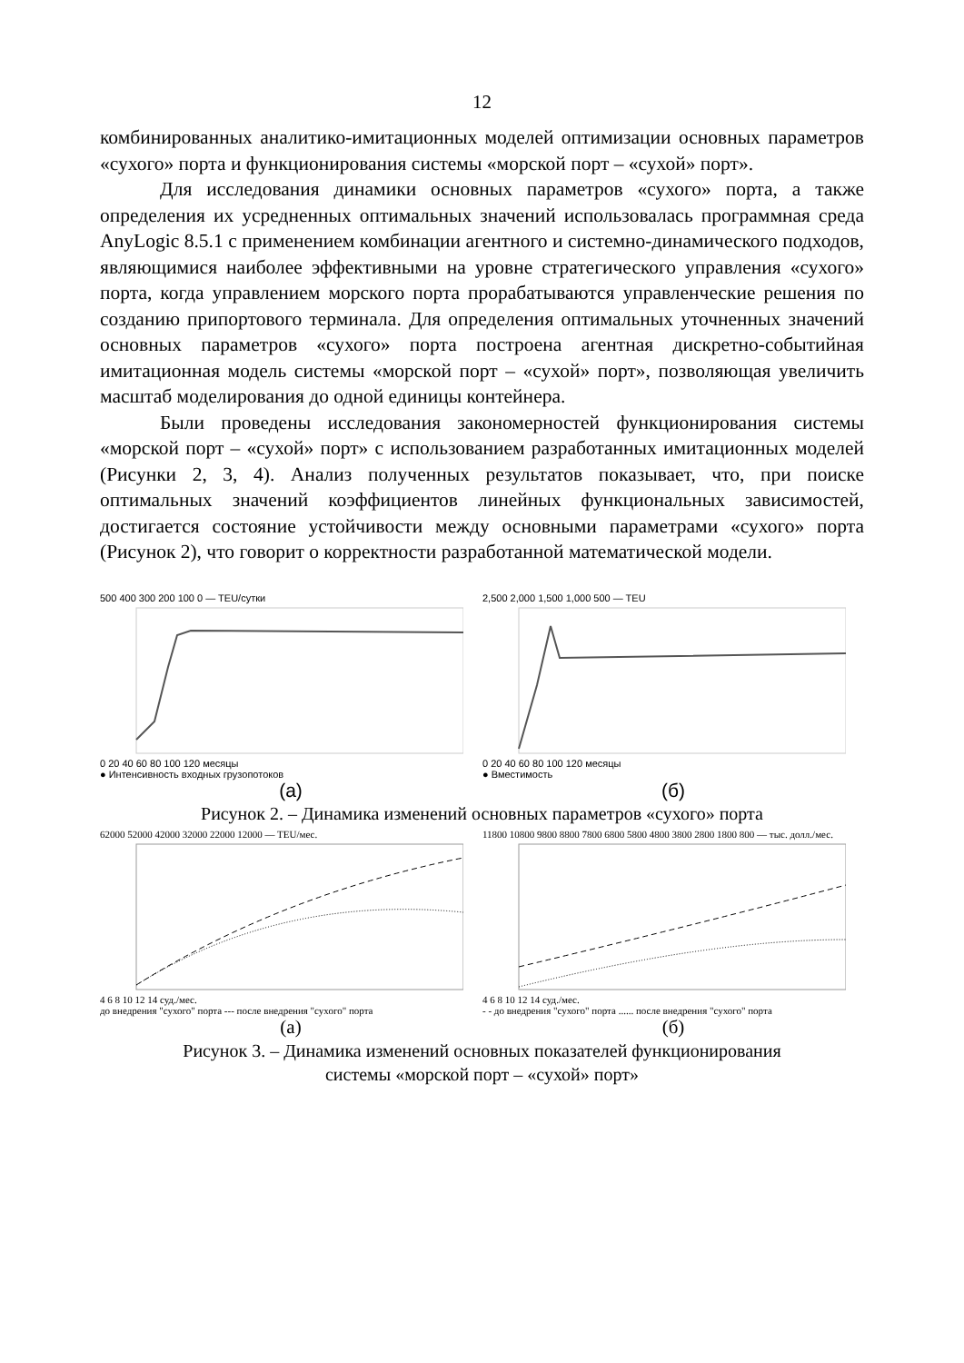12
комбинированных аналитико-имитационных моделей оптимизации основных параметров «сухого» порта и функционирования системы «морской порт – «сухой» порт».
Для исследования динамики основных параметров «сухого» порта, а также определения их усредненных оптимальных значений использовалась программная среда AnyLogic 8.5.1 с применением комбинации агентного и системно-динамического подходов, являющимися наиболее эффективными на уровне стратегического управления «сухого» порта, когда управлением морского порта прорабатываются управленческие решения по созданию припортового терминала. Для определения оптимальных уточненных значений основных параметров «сухого» порта построена агентная дискретно-событийная имитационная модель системы «морской порт – «сухой» порт», позволяющая увеличить масштаб моделирования до одной единицы контейнера.
Были проведены исследования закономерностей функционирования системы «морской порт – «сухой» порт» с использованием разработанных имитационных моделей (Рисунки 2, 3, 4). Анализ полученных результатов показывает, что, при поиске оптимальных значений коэффициентов линейных функциональных зависимостей, достигается состояние устойчивости между основными параметрами «сухого» порта (Рисунок 2), что говорит о корректности разработанной математической модели.
500 400 300 200 100 0 — TEU/сутки
0 20 40 60 80 100 120 месяцы
● Интенсивность входных грузопотоков
(а)
2,500 2,000 1,500 1,000 500 — TEU
0 20 40 60 80 100 120 месяцы
● Вместимость
(б)
Рисунок 2. – Динамика изменений основных параметров «сухого» порта
62000 52000 42000 32000 22000 12000 — TEU/мес.
4 6 8 10 12 14 суд./мес.
до внедрения "сухого" порта --- после внедрения "сухого" порта
(а)
11800 10800 9800 8800 7800 6800 5800 4800 3800 2800 1800 800 — тыс. долл./мес.
4 6 8 10 12 14 суд./мес.
- - до внедрения "сухого" порта ...... после внедрения "сухого" порта
(б)
Рисунок 3. – Динамика изменений основных показателей функционирования
системы «морской порт – «сухой» порт»